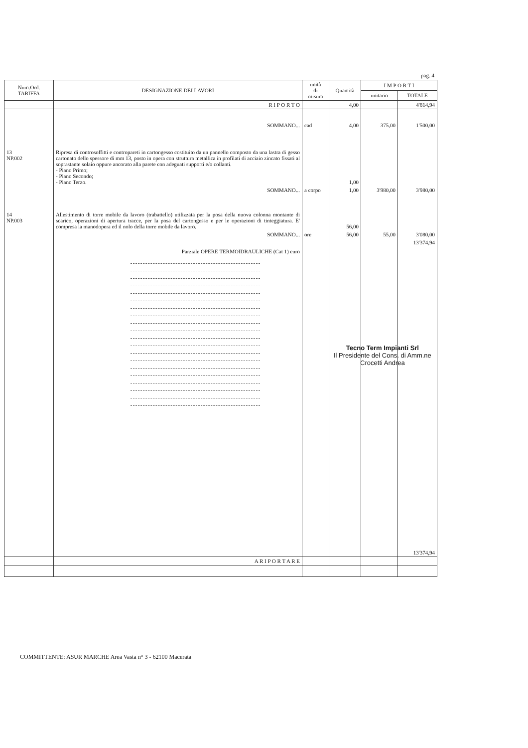pag. 4
| Num.Ord. TARIFFA | DESIGNAZIONE DEI LAVORI | unità di misura | Quantità | I M P O R T I | |
| --- | --- | --- | --- | --- | --- |
| | | | | unitario | TOTALE |
| | R I P O R T O | | 4,00 | | 4'814,94 |
| | SOMMANO... | cad | 4,00 | 375,00 | 1'500,00 |
| 13 NP.002 | Ripresa di controsoffitti e contropareti in cartongesso costituito da un pannello composto da una lastra di gesso cartonato dello spessore di mm 13, posto in opera con struttura metallica in profilati di acciaio zincato fissati al soprastante solaio oppure ancorato alla parete con adeguati supporti e/o collanti. - Piano Primo; - Piano Secondo; - Piano Terzo. | | 1,00 | | |
| | SOMMANO... | a corpo | 1,00 | 3'980,00 | 3'980,00 |
| 14 NP.003 | Allestimento di torre mobile da lavoro (trabattello) utilizzata per la posa della nuova colonna montante di scarico, operazioni di apertura tracce, per la posa del cartongesso e per le operazioni di tinteggiatura. E' compresa la manodopera ed il nolo della torre mobile da lavoro. | | 56,00 | | |
| | SOMMANO... | ore | 56,00 | 55,00 | 3'080,00 |
| | Parziale OPERE TERMOIDRAULICHE (Cat 1) euro | | | | 13'374,94 |
| | | | | | 13'374,94 |
| | A R I P O R T A R E | | | | |
Tecno Term Impianti Srl
Il Presidente del Cons. di Amm.ne
Crocetti Andrea
COMMITTENTE: ASUR MARCHE Area Vasta n° 3 - 62100 Macerata